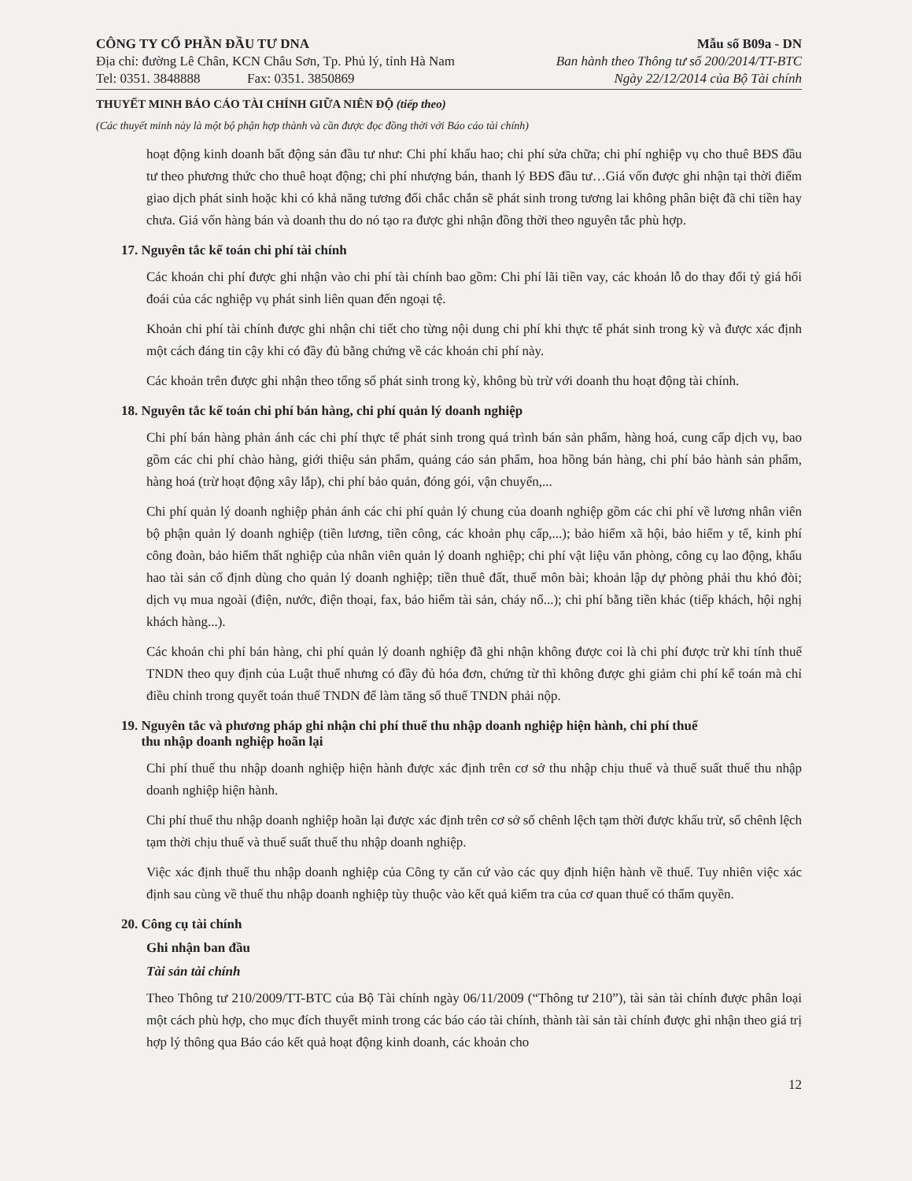CÔNG TY CỔ PHẦN ĐẦU TƯ DNA
Địa chỉ: đường Lê Chân, KCN Châu Sơn, Tp. Phủ lý, tỉnh Hà Nam
Tel: 0351. 3848888 Fax: 0351. 3850869
Mẫu số B09a - DN
Ban hành theo Thông tư số 200/2014/TT-BTC
Ngày 22/12/2014 của Bộ Tài chính
THUYẾT MINH BÁO CÁO TÀI CHÍNH GIỮA NIÊN ĐỘ (tiếp theo)
(Các thuyết minh này là một bộ phận hợp thành và cần được đọc đồng thời với Báo cáo tài chính)
hoạt động kinh doanh bất động sản đầu tư như: Chi phí khấu hao; chi phí sửa chữa; chi phí nghiệp vụ cho thuê BĐS đầu tư theo phương thức cho thuê hoạt động; chi phí nhượng bán, thanh lý BĐS đầu tư…Giá vốn được ghi nhận tại thời điểm giao dịch phát sinh hoặc khi có khả năng tương đối chắc chắn sẽ phát sinh trong tương lai không phân biệt đã chi tiền hay chưa. Giá vốn hàng bán và doanh thu do nó tạo ra được ghi nhận đồng thời theo nguyên tắc phù hợp.
17. Nguyên tắc kế toán chi phí tài chính
Các khoản chi phí được ghi nhận vào chi phí tài chính bao gồm: Chi phí lãi tiền vay, các khoản lỗ do thay đổi tỷ giá hối đoái của các nghiệp vụ phát sinh liên quan đến ngoại tệ.
Khoản chi phí tài chính được ghi nhận chi tiết cho từng nội dung chi phí khi thực tế phát sinh trong kỳ và được xác định một cách đáng tin cậy khi có đầy đủ bằng chứng về các khoản chi phí này.
Các khoản trên được ghi nhận theo tổng số phát sinh trong kỳ, không bù trừ với doanh thu hoạt động tài chính.
18. Nguyên tắc kế toán chi phí bán hàng, chi phí quản lý doanh nghiệp
Chi phí bán hàng phản ánh các chi phí thực tế phát sinh trong quá trình bán sản phẩm, hàng hoá, cung cấp dịch vụ, bao gồm các chi phí chào hàng, giới thiệu sản phẩm, quảng cáo sản phẩm, hoa hồng bán hàng, chi phí bảo hành sản phẩm, hàng hoá (trừ hoạt động xây lắp), chi phí bảo quản, đóng gói, vận chuyển,...
Chi phí quản lý doanh nghiệp phản ánh các chi phí quản lý chung của doanh nghiệp gồm các chi phí về lương nhân viên bộ phận quản lý doanh nghiệp (tiền lương, tiền công, các khoản phụ cấp,...); bảo hiểm xã hội, bảo hiểm y tế, kinh phí công đoàn, bảo hiểm thất nghiệp của nhân viên quản lý doanh nghiệp; chi phí vật liệu văn phòng, công cụ lao động, khấu hao tài sản cố định dùng cho quản lý doanh nghiệp; tiền thuê đất, thuế môn bài; khoản lập dự phòng phải thu khó đòi; dịch vụ mua ngoài (điện, nước, điện thoại, fax, bảo hiểm tài sản, cháy nổ...); chi phí bằng tiền khác (tiếp khách, hội nghị khách hàng...).
Các khoản chi phí bán hàng, chi phí quản lý doanh nghiệp đã ghi nhận không được coi là chi phí được trừ khi tính thuế TNDN theo quy định của Luật thuế nhưng có đầy đủ hóa đơn, chứng từ thì không được ghi giảm chi phí kế toán mà chỉ điều chỉnh trong quyết toán thuế TNDN để làm tăng số thuế TNDN phải nộp.
19. Nguyên tắc và phương pháp ghi nhận chi phí thuế thu nhập doanh nghiệp hiện hành, chi phí thuế
thu nhập doanh nghiệp hoãn lại
Chi phí thuế thu nhập doanh nghiệp hiện hành được xác định trên cơ sở thu nhập chịu thuế và thuế suất thuế thu nhập doanh nghiệp hiện hành.
Chi phí thuế thu nhập doanh nghiệp hoãn lại được xác định trên cơ sở số chênh lệch tạm thời được khấu trừ, số chênh lệch tạm thời chịu thuế và thuế suất thuế thu nhập doanh nghiệp.
Việc xác định thuế thu nhập doanh nghiệp của Công ty căn cứ vào các quy định hiện hành về thuế. Tuy nhiên việc xác định sau cùng về thuế thu nhập doanh nghiệp tùy thuộc vào kết quả kiểm tra của cơ quan thuế có thẩm quyền.
20. Công cụ tài chính
Ghi nhận ban đầu
Tài sản tài chính
Theo Thông tư 210/2009/TT-BTC của Bộ Tài chính ngày 06/11/2009 (“Thông tư 210”), tài sản tài chính được phân loại một cách phù hợp, cho mục đích thuyết minh trong các báo cáo tài chính, thành tài sản tài chính được ghi nhận theo giá trị hợp lý thông qua Báo cáo kết quả hoạt động kinh doanh, các khoản cho
12